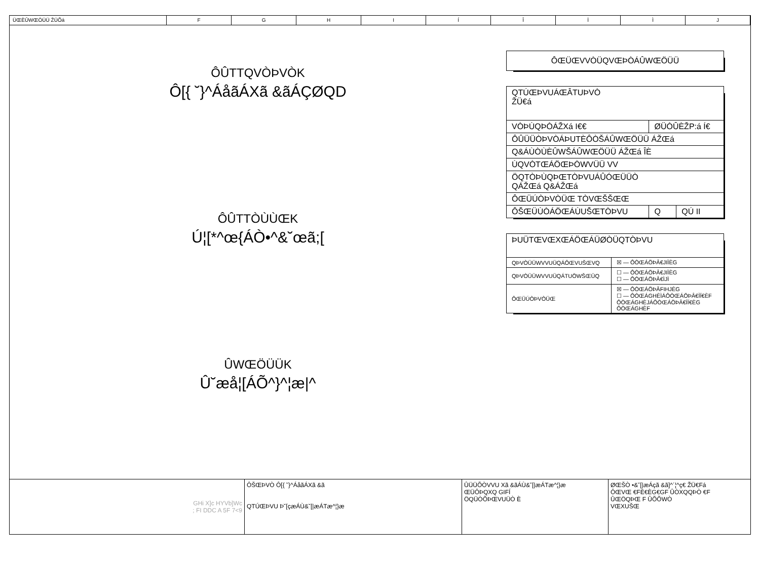ÜŒÈÛWŒÒÜÜ ŽÜÕá F G H I Í Î Ï Ì J
ÔÛTTQVÒÞVÒK
Ô[{ ˘}^ÁåãÁXã &ãÁÇØQD
ÔÛTTÒÙÙŒK
Ú¦[*^œ{ÁÒ•^&˘œã;[
ÛWŒÖÜÜK
Û˘æå¦[ÁÕ^}^¦æ|^
| ÔŒÜŒVVÒÜQVŒÞÒÁÛWŒÖÜÜ |
| QTÚŒÞVUÁŒÂTUÞVÒ ŽÜ€á | | |
| VÒÞÙQÞÒÁŽXá I€€ | ØÜÒÛÈŽP:á Í€ | |
| ÔÛÜÜÒÞVÒÁÞUTÈÔÒŠÁÛWŒÖÜÜ ÁŽŒá | | |
| Q&ÁÙÒÙÈÛWŠÁÛWŒÖÜÜ ÁŽŒá ÎÈ | | |
| ÙQVÒTŒÁÖŒÞÒWVÜÜ VV | | |
| ÖQTÒÞÙQÞŒTÒÞVUÁÛÓŒÜÜÒ QÁŽŒá Q&ÁŽŒá | | |
| ÔŒÜÚÒÞVÒÜŒ TÒVŒŠŠŒŒ | | |
| ÔŠŒÜÙÒÁÖŒÁÙUŠŒTÒÞVU | Q | QÚ II |
| ÞUÜTŒVŒXŒÁÖŒÁÜØÒÜQTÒÞVU | |
| QÞVÒÜÜWVVUÜQÁÔŒVUŠŒVQ | ☒ — ÔÒŒÁÖÞÂ€JIÏÈG |
| QÞVÒÜÜWVVUÜQÁTUÖWŠŒÜQ | ☐ — ÔÒŒÁÖÞÂ€JIÏÈG ☐ — ÔÒŒÁÖÞÂ€ÌJÌ |
| ÔŒÜÚÒÞVÒÜŒ | ☒ — ÔÒŒÁÖÞÂFIHJÈG ☐ — ÔÒŒÁGHÈÌÁÔÒŒÁÖÞÂ€ÌÏ€ÈF ÔÒŒÁGHÈJÁÔÒŒÁÖÞÂ€ÌÏ€ÈG ÔÒŒÁGHÈF |
GHi X]c HYVb]Wc
; FI DDC A 5F 7<9
ÔŠŒÞVÒ Ô[{ ˘}^ÁåãÁXã &ã
QTÚŒÞVU Þ˘[çæÁÙ&˘[|æÁTæ^¦}æ
ÛÜÜÕÒVVU Xã &ãÁÙ&˘[|æÁTæ^¦}æ
ŒÜÔÞQXQ GIFÍ
ÖQÜÒÕÞŒVUÜÒ È
ØŒŠÒ •&˘[|æÁçã &ã]^´¦^ç€ ŽÜ€Fá
ÔŒVŒ €FÈ€ÈG€GF ÛÒXQQÞÒ €F
ÛŒÖQÞŒ F ÛÕÕWÒ
VŒXUŠŒ